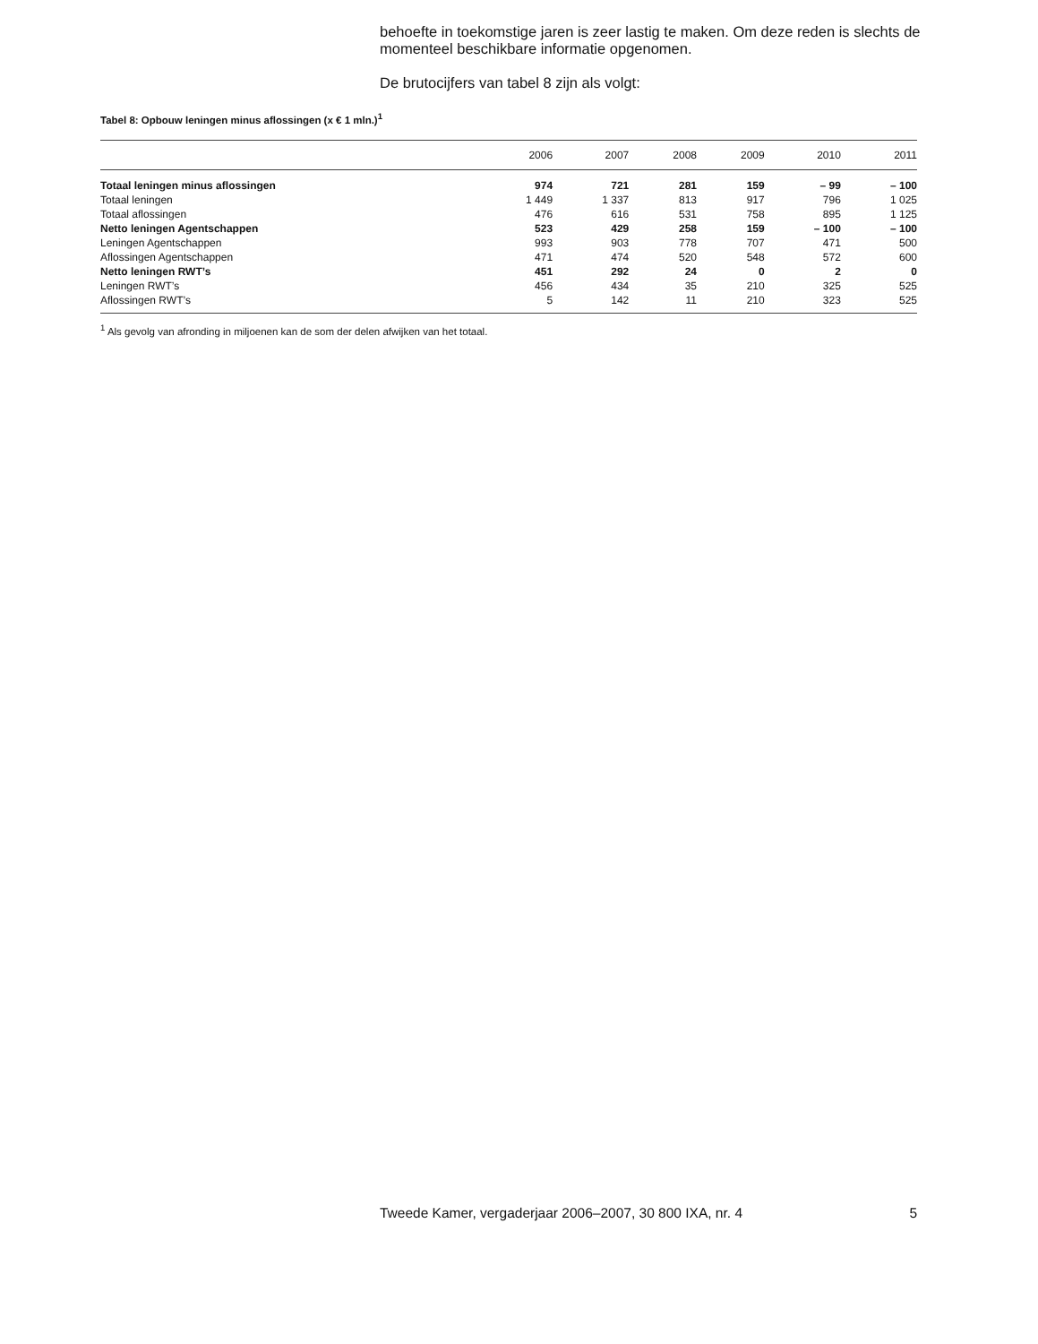behoefte in toekomstige jaren is zeer lastig te maken. Om deze reden is slechts de momenteel beschikbare informatie opgenomen.
De brutocijfers van tabel 8 zijn als volgt:
Tabel 8: Opbouw leningen minus aflossingen (x € 1 mln.)<sup>1</sup>
| | 2006 | 2007 | 2008 | 2009 | 2010 | 2011 |
| --- | --- | --- | --- | --- | --- | --- |
| Totaal leningen minus aflossingen | 974 | 721 | 281 | 159 | – 99 | – 100 |
| Totaal leningen | 1 449 | 1 337 | 813 | 917 | 796 | 1 025 |
| Totaal aflossingen | 476 | 616 | 531 | 758 | 895 | 1 125 |
| Netto leningen Agentschappen | 523 | 429 | 258 | 159 | – 100 | – 100 |
| Leningen Agentschappen | 993 | 903 | 778 | 707 | 471 | 500 |
| Aflossingen Agentschappen | 471 | 474 | 520 | 548 | 572 | 600 |
| Netto leningen RWT’s | 451 | 292 | 24 | 0 | 2 | 0 |
| Leningen RWT’s | 456 | 434 | 35 | 210 | 325 | 525 |
| Aflossingen RWT’s | 5 | 142 | 11 | 210 | 323 | 525 |
<sup>1</sup> Als gevolg van afronding in miljoenen kan de som der delen afwijken van het totaal.
Tweede Kamer, vergaderjaar 2006–2007, 30 800 IXA, nr. 4 5